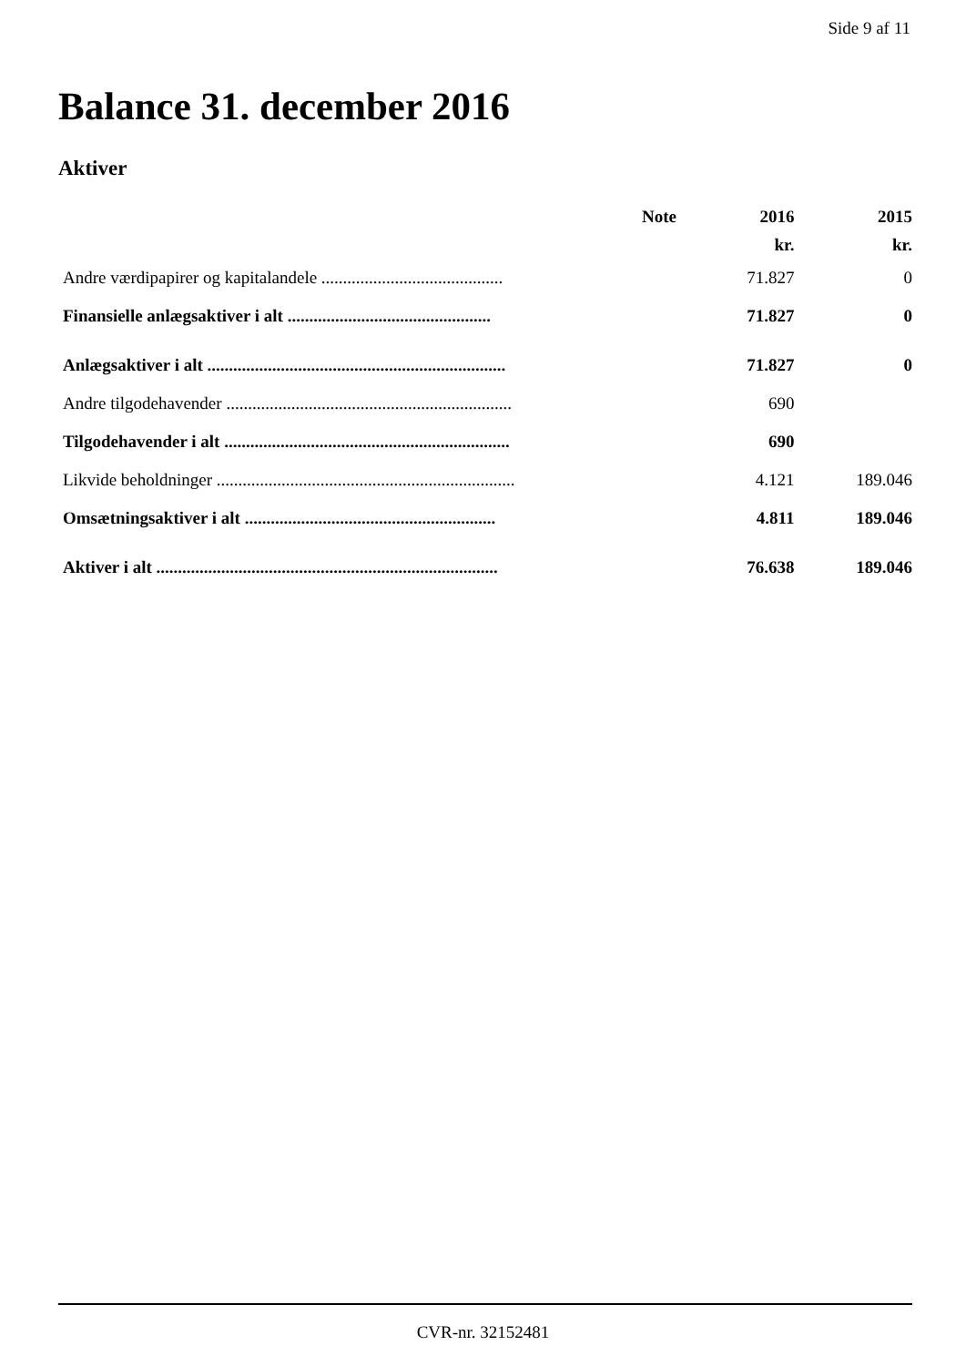Side 9 af 11
Balance 31. december 2016
Aktiver
| | Note | 2016 | 2015 |
| --- | --- | --- | --- |
| | | kr. | kr. |
| Andre værdipapirer og kapitalandele .......................................... | | 71.827 | 0 |
| Finansielle anlægsaktiver i alt ............................................... | | 71.827 | 0 |
| Anlægsaktiver i alt ..................................................................... | | 71.827 | 0 |
| Andre tilgodehavender .................................................................. | | 690 | |
| Tilgodehavender i alt .................................................................. | | 690 | |
| Likvide beholdninger ..................................................................... | | 4.121 | 189.046 |
| Omsætningsaktiver i alt .......................................................... | | 4.811 | 189.046 |
| Aktiver i alt ............................................................................... | | 76.638 | 189.046 |
CVR-nr. 32152481